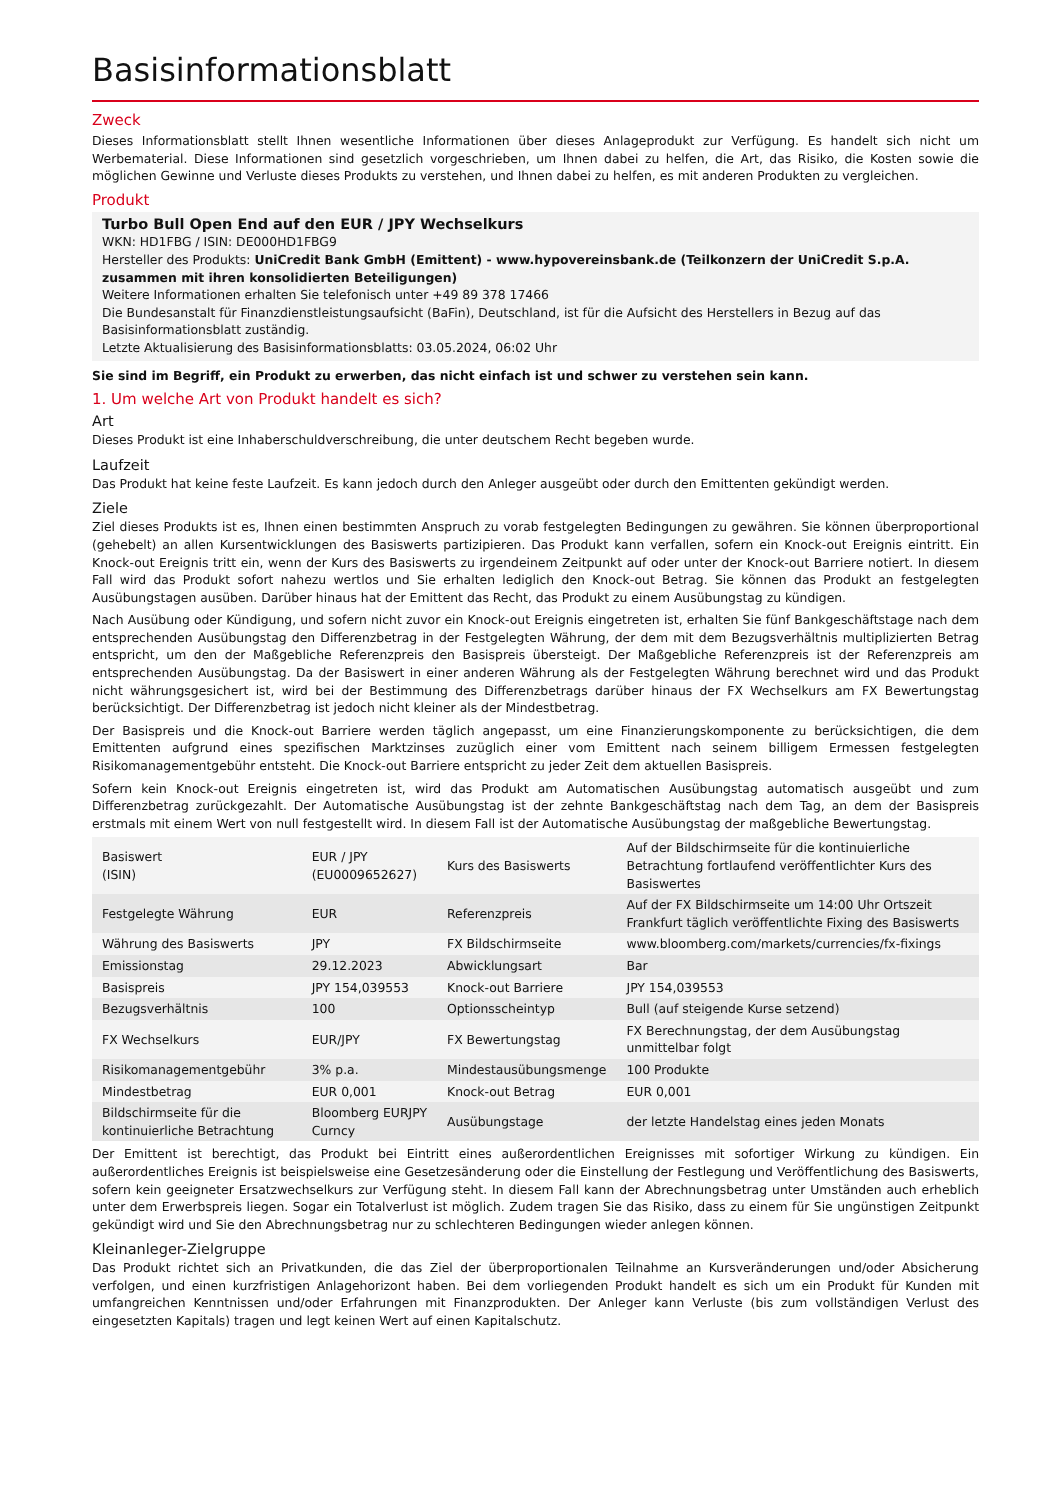Basisinformationsblatt
Zweck
Dieses Informationsblatt stellt Ihnen wesentliche Informationen über dieses Anlageprodukt zur Verfügung. Es handelt sich nicht um Werbematerial. Diese Informationen sind gesetzlich vorgeschrieben, um Ihnen dabei zu helfen, die Art, das Risiko, die Kosten sowie die möglichen Gewinne und Verluste dieses Produkts zu verstehen, und Ihnen dabei zu helfen, es mit anderen Produkten zu vergleichen.
Produkt
Turbo Bull Open End auf den EUR / JPY Wechselkurs
WKN: HD1FBG / ISIN: DE000HD1FBG9
Hersteller des Produkts: UniCredit Bank GmbH (Emittent) - www.hypovereinsbank.de (Teilkonzern der UniCredit S.p.A. zusammen mit ihren konsolidierten Beteiligungen)
Weitere Informationen erhalten Sie telefonisch unter +49 89 378 17466
Die Bundesanstalt für Finanzdienstleistungsaufsicht (BaFin), Deutschland, ist für die Aufsicht des Herstellers in Bezug auf das Basisinformationsblatt zuständig.
Letzte Aktualisierung des Basisinformationsblatts: 03.05.2024, 06:02 Uhr
Sie sind im Begriff, ein Produkt zu erwerben, das nicht einfach ist und schwer zu verstehen sein kann.
1. Um welche Art von Produkt handelt es sich?
Art
Dieses Produkt ist eine Inhaberschuldverschreibung, die unter deutschem Recht begeben wurde.
Laufzeit
Das Produkt hat keine feste Laufzeit. Es kann jedoch durch den Anleger ausgeübt oder durch den Emittenten gekündigt werden.
Ziele
Ziel dieses Produkts ist es, Ihnen einen bestimmten Anspruch zu vorab festgelegten Bedingungen zu gewähren. Sie können überproportional (gehebelt) an allen Kursentwicklungen des Basiswerts partizipieren. Das Produkt kann verfallen, sofern ein Knock-out Ereignis eintritt. Ein Knock-out Ereignis tritt ein, wenn der Kurs des Basiswerts zu irgendeinem Zeitpunkt auf oder unter der Knock-out Barriere notiert. In diesem Fall wird das Produkt sofort nahezu wertlos und Sie erhalten lediglich den Knock-out Betrag. Sie können das Produkt an festgelegten Ausübungstagen ausüben. Darüber hinaus hat der Emittent das Recht, das Produkt zu einem Ausübungstag zu kündigen.
Nach Ausübung oder Kündigung, und sofern nicht zuvor ein Knock-out Ereignis eingetreten ist, erhalten Sie fünf Bankgeschäftstage nach dem entsprechenden Ausübungstag den Differenzbetrag in der Festgelegten Währung, der dem mit dem Bezugsverhältnis multiplizierten Betrag entspricht, um den der Maßgebliche Referenzpreis den Basispreis übersteigt. Der Maßgebliche Referenzpreis ist der Referenzpreis am entsprechenden Ausübungstag. Da der Basiswert in einer anderen Währung als der Festgelegten Währung berechnet wird und das Produkt nicht währungsgesichert ist, wird bei der Bestimmung des Differenzbetrags darüber hinaus der FX Wechselkurs am FX Bewertungstag berücksichtigt. Der Differenzbetrag ist jedoch nicht kleiner als der Mindestbetrag.
Der Basispreis und die Knock-out Barriere werden täglich angepasst, um eine Finanzierungskomponente zu berücksichtigen, die dem Emittenten aufgrund eines spezifischen Marktzinses zuzüglich einer vom Emittent nach seinem billigem Ermessen festgelegten Risikomanagementgebühr entsteht. Die Knock-out Barriere entspricht zu jeder Zeit dem aktuellen Basispreis.
Sofern kein Knock-out Ereignis eingetreten ist, wird das Produkt am Automatischen Ausübungstag automatisch ausgeübt und zum Differenzbetrag zurückgezahlt. Der Automatische Ausübungstag ist der zehnte Bankgeschäftstag nach dem Tag, an dem der Basispreis erstmals mit einem Wert von null festgestellt wird. In diesem Fall ist der Automatische Ausübungstag der maßgebliche Bewertungstag.
| Basiswert (ISIN) | EUR / JPY (EU0009652627) | Kurs des Basiswerts | Auf der Bildschirmseite für die kontinuierliche Betrachtung fortlaufend veröffentlichter Kurs des Basiswertes |
| Festgelegte Währung | EUR | Referenzpreis | Auf der FX Bildschirmseite um 14:00 Uhr Ortszeit Frankfurt täglich veröffentlichte Fixing des Basiswerts |
| Währung des Basiswerts | JPY | FX Bildschirmseite | www.bloomberg.com/markets/currencies/fx-fixings |
| Emissionstag | 29.12.2023 | Abwicklungsart | Bar |
| Basispreis | JPY 154,039553 | Knock-out Barriere | JPY 154,039553 |
| Bezugsverhältnis | 100 | Optionsscheintyp | Bull (auf steigende Kurse setzend) |
| FX Wechselkurs | EUR/JPY | FX Bewertungstag | FX Berechnungstag, der dem Ausübungstag unmittelbar folgt |
| Risikomanagementgebühr | 3% p.a. | Mindestausübungsmenge | 100 Produkte |
| Mindestbetrag | EUR 0,001 | Knock-out Betrag | EUR 0,001 |
| Bildschirmseite für die kontinuierliche Betrachtung | Bloomberg EURJPY Curncy | Ausübungstage | der letzte Handelstag eines jeden Monats |
Der Emittent ist berechtigt, das Produkt bei Eintritt eines außerordentlichen Ereignisses mit sofortiger Wirkung zu kündigen. Ein außerordentliches Ereignis ist beispielsweise eine Gesetzesänderung oder die Einstellung der Festlegung und Veröffentlichung des Basiswerts, sofern kein geeigneter Ersatzwechselkurs zur Verfügung steht. In diesem Fall kann der Abrechnungsbetrag unter Umständen auch erheblich unter dem Erwerbspreis liegen. Sogar ein Totalverlust ist möglich. Zudem tragen Sie das Risiko, dass zu einem für Sie ungünstigen Zeitpunkt gekündigt wird und Sie den Abrechnungsbetrag nur zu schlechteren Bedingungen wieder anlegen können.
Kleinanleger-Zielgruppe
Das Produkt richtet sich an Privatkunden, die das Ziel der überproportionalen Teilnahme an Kursveränderungen und/oder Absicherung verfolgen, und einen kurzfristigen Anlagehorizont haben. Bei dem vorliegenden Produkt handelt es sich um ein Produkt für Kunden mit umfangreichen Kenntnissen und/oder Erfahrungen mit Finanzprodukten. Der Anleger kann Verluste (bis zum vollständigen Verlust des eingesetzten Kapitals) tragen und legt keinen Wert auf einen Kapitalschutz.